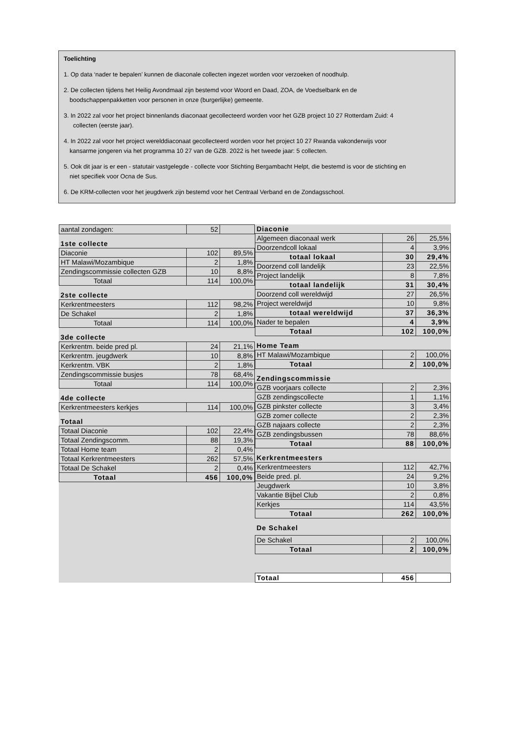Toelichting
1. Op data ‘nader te bepalen’ kunnen de diaconale collecten ingezet worden voor verzoeken of noodhulp.
2. De collecten tijdens het Heilig Avondmaal zijn bestemd voor Woord en Daad, ZOA, de Voedselbank en de
boodschappenpakketten voor personen in onze (burgerlijke) gemeente.
3. In 2022 zal voor het project binnenlands diaconaat gecollecteerd worden voor het GZB project 10 27 Rotterdam Zuid: 4
collecten (eerste jaar).
4. In 2022 zal voor het project werelddiaconaat gecollecteerd worden voor het project 10 27 Rwanda vakonderwijs voor
kansarme jongeren via het programma 10 27 van de GZB. 2022 is het tweede jaar: 5 collecten.
5. Ook dit jaar is er een - statutair vastgelegde - collecte voor Stichting Bergambacht Helpt, die bestemd is voor de stichting en
niet specifiek voor Ocna de Sus.
6. De KRM-collecten voor het jeugdwerk zijn bestemd voor het Centraal Verband en de Zondagsschool.
| aantal zondagen: | 52 | |
| 1ste collecte | | |
| Diaconie | 102 | 89,5% |
| HT Malawi/Mozambique | 2 | 1,8% |
| Zendingscommissie collecten GZB | 10 | 8,8% |
| Totaal | 114 | 100,0% |
| 2ste collecte | | |
| Kerkrentmeesters | 112 | 98,2% |
| De Schakel | 2 | 1,8% |
| Totaal | 114 | 100,0% |
| 3de collecte | | |
| Kerkrentm. beide pred pl. | 24 | 21,1% |
| Kerkrentm. jeugdwerk | 10 | 8,8% |
| Kerkrentm. VBK | 2 | 1,8% |
| Zendingscommissie busjes | 78 | 68,4% |
| Totaal | 114 | 100,0% |
| 4de collecte | | |
| Kerkrentmeesters kerkjes | 114 | 100,0% |
| Totaal | | |
| Totaal Diaconie | 102 | 22,4% |
| Totaal Zendingscomm. | 88 | 19,3% |
| Totaal Home team | 2 | 0,4% |
| Totaal Kerkrentmeesters | 262 | 57,5% |
| Totaal De Schakel | 2 | 0,4% |
| Totaal | 456 | 100,0% |
| Diaconie | | |
| Algemeen diaconaal werk | 26 | 25,5% |
| Doorzendcoll lokaal | 4 | 3,9% |
| totaal lokaal | 30 | 29,4% |
| Doorzend coll landelijk | 23 | 22,5% |
| Project landelijk | 8 | 7,8% |
| totaal landelijk | 31 | 30,4% |
| Doorzend coll wereldwijd | 27 | 26,5% |
| Project wereldwijd | 10 | 9,8% |
| totaal wereldwijd | 37 | 36,3% |
| Nader te bepalen | 4 | 3,9% |
| Totaal | 102 | 100,0% |
| Home Team | | |
| HT Malawi/Mozambique | 2 | 100,0% |
| Totaal | 2 | 100,0% |
| Zendingscommissie | | |
| GZB voorjaars collecte | 2 | 2,3% |
| GZB zendingscollecte | 1 | 1,1% |
| GZB pinkster collecte | 3 | 3,4% |
| GZB zomer collecte | 2 | 2,3% |
| GZB najaars collecte | 2 | 2,3% |
| GZB zendingsbussen | 78 | 88,6% |
| Totaal | 88 | 100,0% |
| Kerkrentmeesters | | |
| Kerkrentmeesters | 112 | 42,7% |
| Beide pred. pl. | 24 | 9,2% |
| Jeugdwerk | 10 | 3,8% |
| Vakantie Bijbel Club | 2 | 0,8% |
| Kerkjes | 114 | 43,5% |
| Totaal | 262 | 100,0% |
| De Schakel | | |
| De Schakel | 2 | 100,0% |
| Totaal | 2 | 100,0% |
| Totaal | 456 | |